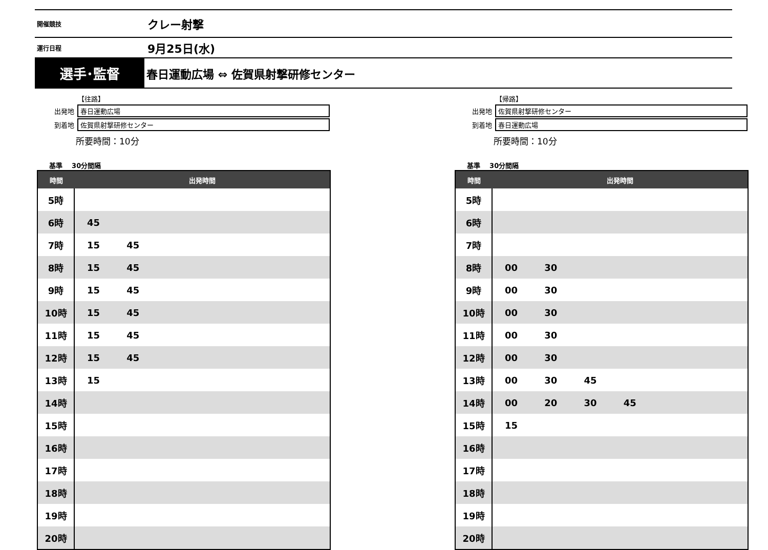開催競技
クレー射撃
運行日程
9月25日(水)
選手･監督
春日運動広場 ⇔ 佐賀県射撃研修センター
【往路】
| 出発地 | 春日運動広場 |
| 到着地 | 佐賀県射撃研修センター |
所要時間：10分
基準 30分間隔
| 時間 | 出発時間 |
| --- | --- |
| 5時 | |
| 6時 | 45 |
| 7時 | 15 45 |
| 8時 | 15 45 |
| 9時 | 15 45 |
| 10時 | 15 45 |
| 11時 | 15 45 |
| 12時 | 15 45 |
| 13時 | 15 |
| 14時 | |
| 15時 | |
| 16時 | |
| 17時 | |
| 18時 | |
| 19時 | |
| 20時 | |
【帰路】
| 出発地 | 佐賀県射撃研修センター |
| 到着地 | 春日運動広場 |
所要時間：10分
基準 30分間隔
| 時間 | 出発時間 |
| --- | --- |
| 5時 | |
| 6時 | |
| 7時 | |
| 8時 | 00 30 |
| 9時 | 00 30 |
| 10時 | 00 30 |
| 11時 | 00 30 |
| 12時 | 00 30 |
| 13時 | 00 30 45 |
| 14時 | 00 20 30 45 |
| 15時 | 15 |
| 16時 | |
| 17時 | |
| 18時 | |
| 19時 | |
| 20時 | |